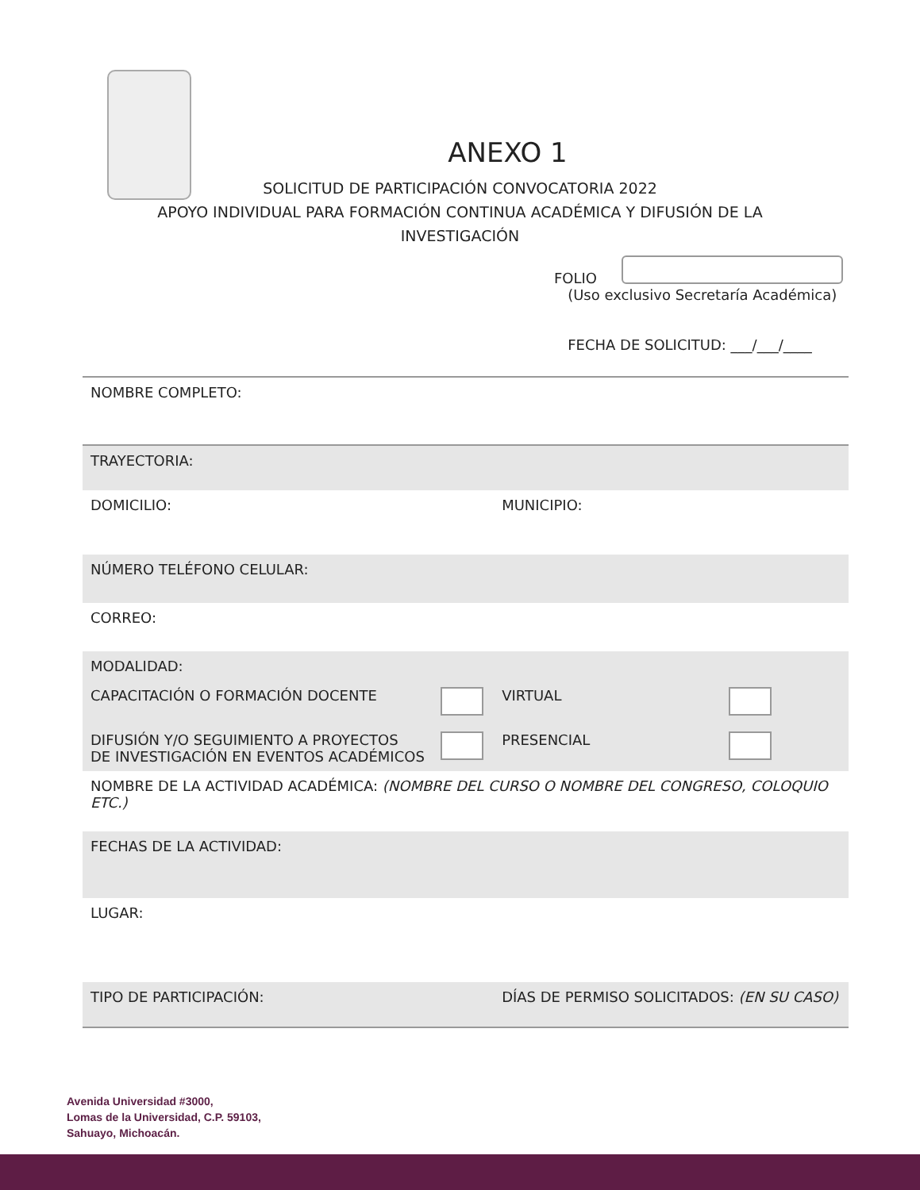ANEXO 1
SOLICITUD DE PARTICIPACIÓN CONVOCATORIA 2022
APOYO INDIVIDUAL PARA FORMACIÓN CONTINUA ACADÉMICA Y DIFUSIÓN DE LA
INVESTIGACIÓN
FOLIO
(Uso exclusivo Secretaría Académica)
FECHA DE SOLICITUD: ___/___/____
| NOMBRE COMPLETO: | | | |
| TRAYECTORIA: | | | |
| DOMICILIO: | | MUNICIPIO: | |
| NÚMERO TELÉFONO CELULAR: | | | |
| CORREO: | | | |
| MODALIDAD: | | | |
| CAPACITACIÓN O FORMACIÓN DOCENTE | | VIRTUAL | |
| DIFUSIÓN Y/O SEGUIMIENTO A PROYECTOS DE INVESTIGACIÓN EN EVENTOS ACADÉMICOS | | PRESENCIAL | |
| NOMBRE DE LA ACTIVIDAD ACADÉMICA: (NOMBRE DEL CURSO O NOMBRE DEL CONGRESO, COLOQUIO ETC.) | | | |
| FECHAS DE LA ACTIVIDAD: | | | |
| LUGAR: | | | |
| TIPO DE PARTICIPACIÓN: | | DÍAS DE PERMISO SOLICITADOS: (EN SU CASO) | |
Avenida Universidad #3000,
Lomas de la Universidad, C.P. 59103,
Sahuayo, Michoacán.